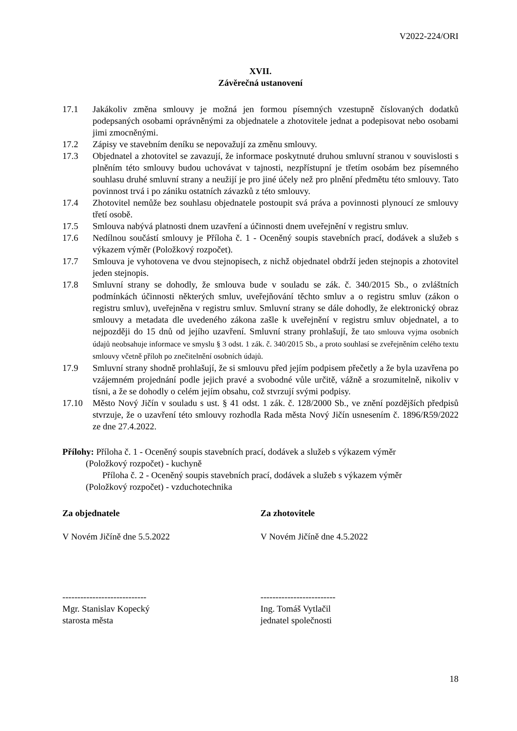V2022-224/ORI
XVII.
Závěrečná ustanovení
17.1 Jakákoliv změna smlouvy je možná jen formou písemných vzestupně číslovaných dodatků podepsaných osobami oprávněnými za objednatele a zhotovitele jednat a podepisovat nebo osobami jimi zmocněnými.
17.2 Zápisy ve stavebním deníku se nepovažují za změnu smlouvy.
17.3 Objednatel a zhotovitel se zavazují, že informace poskytnuté druhou smluvní stranou v souvislosti s plněním této smlouvy budou uchovávat v tajnosti, nezpřístupní je třetím osobám bez písemného souhlasu druhé smluvní strany a neužijí je pro jiné účely než pro plnění předmětu této smlouvy. Tato povinnost trvá i po zániku ostatních závazků z této smlouvy.
17.4 Zhotovitel nemůže bez souhlasu objednatele postoupit svá práva a povinnosti plynoucí ze smlouvy třetí osobě.
17.5 Smlouva nabývá platnosti dnem uzavření a účinnosti dnem uveřejnění v registru smluv.
17.6 Nedílnou součástí smlouvy je Příloha č. 1 - Oceněný soupis stavebních prací, dodávek a služeb s výkazem výměr (Položkový rozpočet).
17.7 Smlouva je vyhotovena ve dvou stejnopisech, z nichž objednatel obdrží jeden stejnopis a zhotovitel jeden stejnopis.
17.8 Smluvní strany se dohodly, že smlouva bude v souladu se zák. č. 340/2015 Sb., o zvláštních podmínkách účinnosti některých smluv, uveřejňování těchto smluv a o registru smluv (zákon o registru smluv), uveřejněna v registru smluv. Smluvní strany se dále dohodly, že elektronický obraz smlouvy a metadata dle uvedeného zákona zašle k uveřejnění v registru smluv objednatel, a to nejpozději do 15 dnů od jejího uzavření. Smluvní strany prohlašují, že tato smlouva vyjma osobních údajů neobsahuje informace ve smyslu § 3 odst. 1 zák. č. 340/2015 Sb., a proto souhlasí se zveřejněním celého textu smlouvy včetně příloh po znečitelnění osobních údajů.
17.9 Smluvní strany shodně prohlašují, že si smlouvu před jejím podpisem přečetly a že byla uzavřena po vzájemném projednání podle jejich pravé a svobodné vůle určitě, vážně a srozumitelně, nikoliv v tísni, a že se dohodly o celém jejím obsahu, což stvrzují svými podpisy.
17.10 Město Nový Jičín v souladu s ust. § 41 odst. 1 zák. č. 128/2000 Sb., ve znění pozdějších předpisů stvrzuje, že o uzavření této smlouvy rozhodla Rada města Nový Jičín usnesením č. 1896/R59/2022 ze dne 27.4.2022.
Přílohy: Příloha č. 1 - Oceněný soupis stavebních prací, dodávek a služeb s výkazem výměr
(Položkový rozpočet) - kuchyně
Příloha č. 2 - Oceněný soupis stavebních prací, dodávek a služeb s výkazem výměr
(Položkový rozpočet) - vzduchotechnika
Za objednatele
V Novém Jičíně dne 5.5.2022
Za zhotovitele
V Novém Jičíně dne 4.5.2022
----------------------------
Mgr. Stanislav Kopecký
starosta města
-------------------------
Ing. Tomáš Vytlačil
jednatel společnosti
18